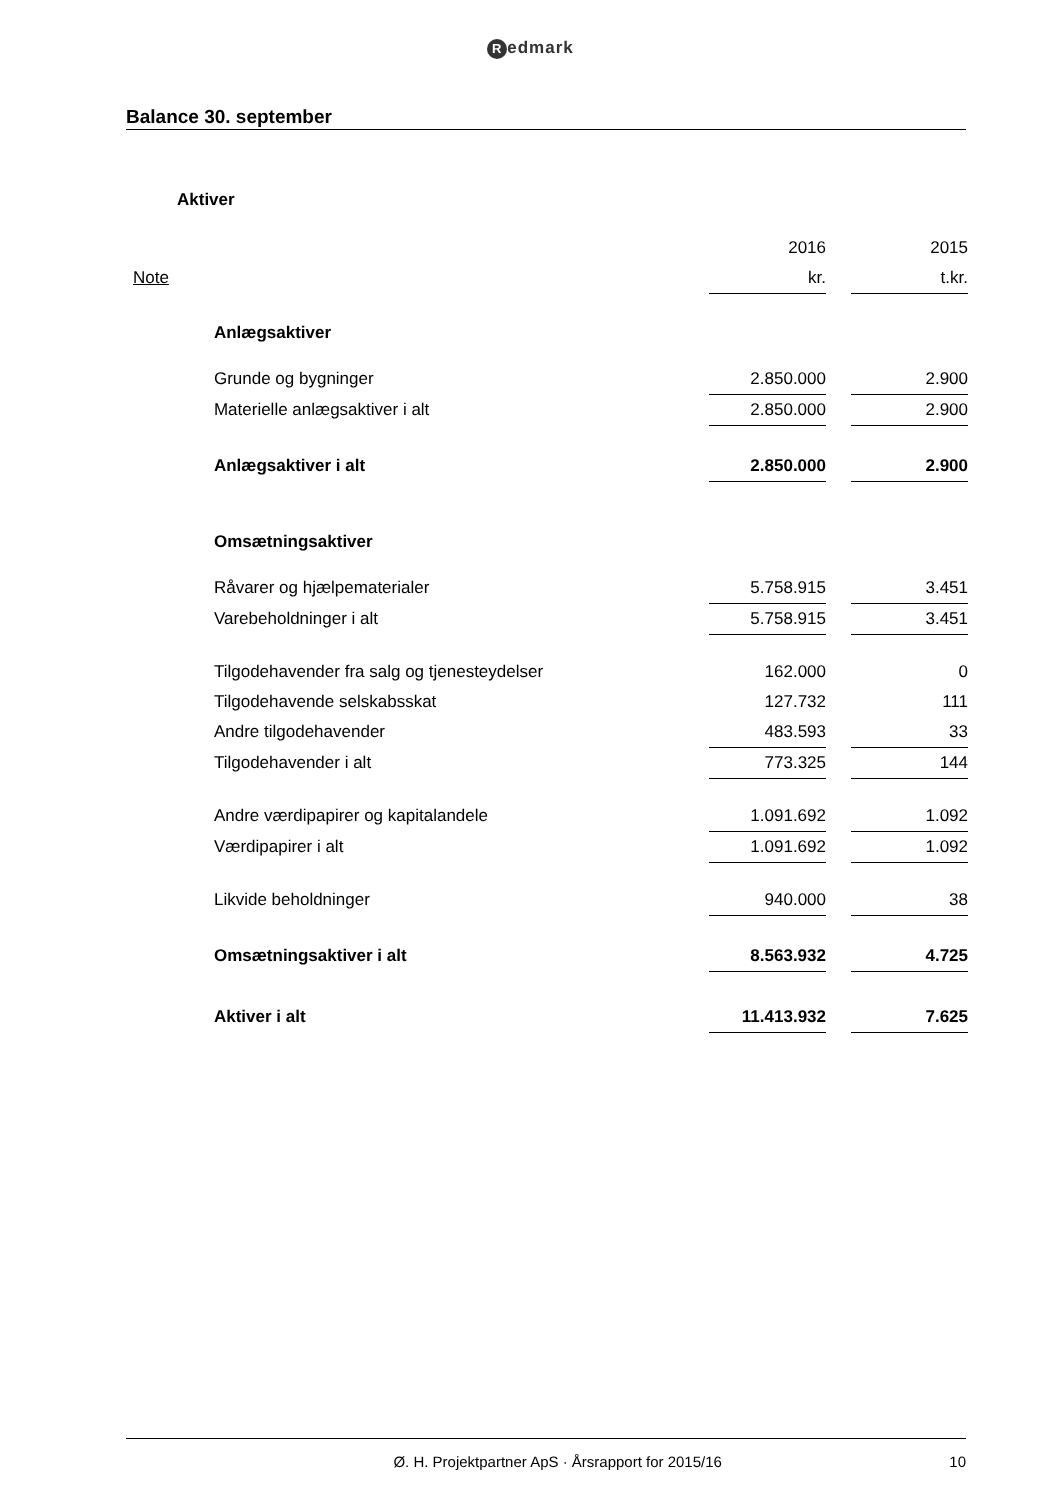Redmark
Balance 30. september
| Aktiver | | | | |
| | | 2016 | | 2015 |
| Note | | kr. | | t.kr. |
| | Anlægsaktiver | | | |
| | Grunde og bygninger | 2.850.000 | | 2.900 |
| | Materielle anlægsaktiver i alt | 2.850.000 | | 2.900 |
| | Anlægsaktiver i alt | 2.850.000 | | 2.900 |
| | Omsætningsaktiver | | | |
| | Råvarer og hjælpematerialer | 5.758.915 | | 3.451 |
| | Varebeholdninger i alt | 5.758.915 | | 3.451 |
| | Tilgodehavender fra salg og tjenesteydelser | 162.000 | | 0 |
| | Tilgodehavende selskabsskat | 127.732 | | 111 |
| | Andre tilgodehavender | 483.593 | | 33 |
| | Tilgodehavender i alt | 773.325 | | 144 |
| | Andre værdipapirer og kapitalandele | 1.091.692 | | 1.092 |
| | Værdipapirer i alt | 1.091.692 | | 1.092 |
| | Likvide beholdninger | 940.000 | | 38 |
| | Omsætningsaktiver i alt | 8.563.932 | | 4.725 |
| | Aktiver i alt | 11.413.932 | | 7.625 |
Ø. H. Projektpartner ApS · Årsrapport for 2015/16
10